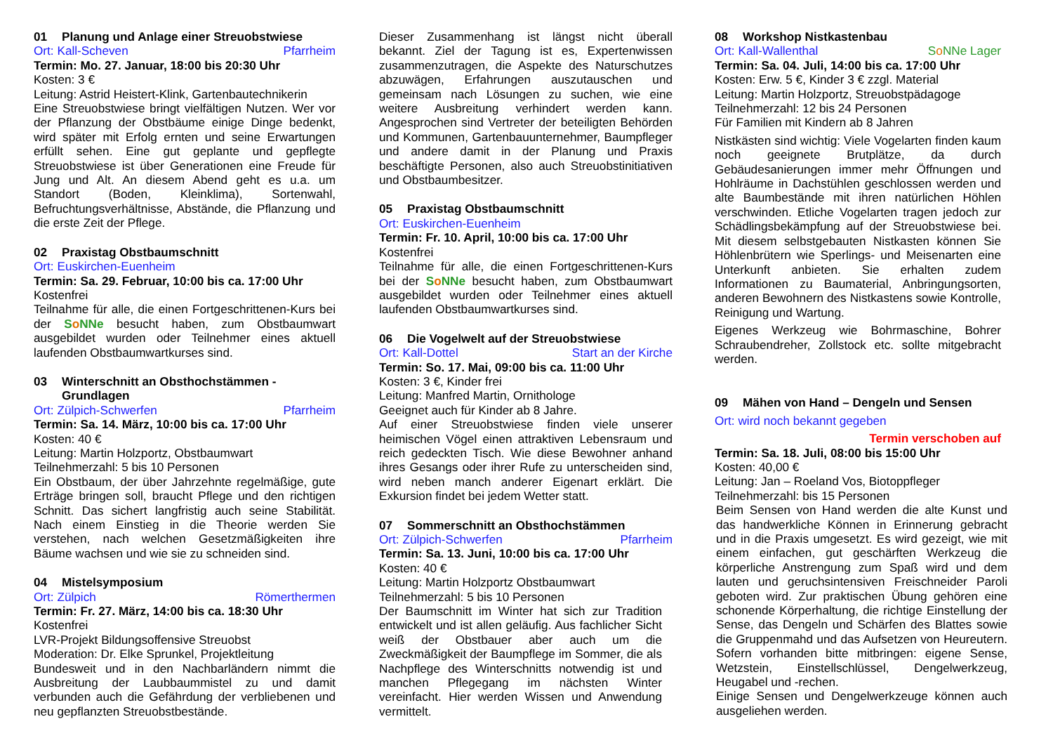01 Planung und Anlage einer Streuobstwiese
Ort: Kall-Scheven Pfarrheim
Termin: Mo. 27. Januar, 18:00 bis 20:30 Uhr
Kosten: 3 €
Leitung: Astrid Heistert-Klink, Gartenbautechnikerin
Eine Streuobstwiese bringt vielfältigen Nutzen. Wer vor der Pflanzung der Obstbäume einige Dinge bedenkt, wird später mit Erfolg ernten und seine Erwartungen erfüllt sehen. Eine gut geplante und gepflegte Streuobstwiese ist über Generationen eine Freude für Jung und Alt. An diesem Abend geht es u.a. um Standort (Boden, Kleinklima), Sortenwahl, Befruchtungsverhältnisse, Abstände, die Pflanzung und die erste Zeit der Pflege.
02 Praxistag Obstbaumschnitt
Ort: Euskirchen-Euenheim
Termin: Sa. 29. Februar, 10:00 bis ca. 17:00 Uhr
Kostenfrei
Teilnahme für alle, die einen Fortgeschrittenen-Kurs bei der So NNe besucht haben, zum Obstbaumwart ausgebildet wurden oder Teilnehmer eines aktuell laufenden Obstbaumwartkurses sind.
03 Winterschnitt an Obsthochstämmen - Grundlagen
Ort: Zülpich-Schwerfen Pfarrheim
Termin: Sa. 14. März, 10:00 bis ca. 17:00 Uhr
Kosten: 40 €
Leitung: Martin Holzportz, Obstbaumwart
Teilnehmerzahl: 5 bis 10 Personen
Ein Obstbaum, der über Jahrzehnte regelmäßige, gute Erträge bringen soll, braucht Pflege und den richtigen Schnitt. Das sichert langfristig auch seine Stabilität. Nach einem Einstieg in die Theorie werden Sie verstehen, nach welchen Gesetzmäßigkeiten ihre Bäume wachsen und wie sie zu schneiden sind.
04 Mistelsymposium
Ort: Zülpich Römerthermen
Termin: Fr. 27. März, 14:00 bis ca. 18:30 Uhr
Kostenfrei
LVR-Projekt Bildungsoffensive Streuobst
Moderation: Dr. Elke Sprunkel, Projektleitung
Bundesweit und in den Nachbarländern nimmt die Ausbreitung der Laubbaummistel zu und damit verbunden auch die Gefährdung der verbliebenen und neu gepflanzten Streuobstbestände.
Dieser Zusammenhang ist längst nicht überall bekannt. Ziel der Tagung ist es, Expertenwissen zusammenzutragen, die Aspekte des Naturschutzes abzuwägen, Erfahrungen auszutauschen und gemeinsam nach Lösungen zu suchen, wie eine weitere Ausbreitung verhindert werden kann. Angesprochen sind Vertreter der beteiligten Behörden und Kommunen, Gartenbauunternehmer, Baumpfleger und andere damit in der Planung und Praxis beschäftigte Personen, also auch Streuobstinitiativen und Obstbaumbesitzer.
05 Praxistag Obstbaumschnitt
Ort: Euskirchen-Euenheim
Termin: Fr. 10. April, 10:00 bis ca. 17:00 Uhr
Kostenfrei
Teilnahme für alle, die einen Fortgeschrittenen-Kurs bei der So NNe besucht haben, zum Obstbaumwart ausgebildet wurden oder Teilnehmer eines aktuell laufenden Obstbaumwartkurses sind.
06 Die Vogelwelt auf der Streuobstwiese
Ort: Kall-Dottel Start an der Kirche
Termin: So. 17. Mai, 09:00 bis ca. 11:00 Uhr
Kosten: 3 €, Kinder frei
Leitung: Manfred Martin, Ornithologe
Geeignet auch für Kinder ab 8 Jahre.
Auf einer Streuobstwiese finden viele unserer heimischen Vögel einen attraktiven Lebensraum und reich gedeckten Tisch. Wie diese Bewohner anhand ihres Gesangs oder ihrer Rufe zu unterscheiden sind, wird neben manch anderer Eigenart erklärt. Die Exkursion findet bei jedem Wetter statt.
07 Sommerschnitt an Obsthochstämmen
Ort: Zülpich-Schwerfen Pfarrheim
Termin: Sa. 13. Juni, 10:00 bis ca. 17:00 Uhr
Kosten: 40 €
Leitung: Martin Holzportz Obstbaumwart
Teilnehmerzahl: 5 bis 10 Personen
Der Baumschnitt im Winter hat sich zur Tradition entwickelt und ist allen geläufig. Aus fachlicher Sicht weiß der Obstbauer aber auch um die Zweckmäßigkeit der Baumpflege im Sommer, die als Nachpflege des Winterschnitts notwendig ist und manchen Pflegegang im nächsten Winter vereinfacht. Hier werden Wissen und Anwendung vermittelt.
08 Workshop Nistkastenbau
Ort: Kall-Wallenthal So NNe Lager
Termin: Sa. 04. Juli, 14:00 bis ca. 17:00 Uhr
Kosten: Erw. 5 €, Kinder 3 € zzgl. Material
Leitung: Martin Holzportz, Streuobstpädagoge
Teilnehmerzahl: 12 bis 24 Personen
Für Familien mit Kindern ab 8 Jahren
Nistkästen sind wichtig: Viele Vogelarten finden kaum noch geeignete Brutplätze, da durch Gebäudesanierungen immer mehr Öffnungen und Hohlräume in Dachstühlen geschlossen werden und alte Baumbestände mit ihren natürlichen Höhlen verschwinden. Etliche Vogelarten tragen jedoch zur Schädlingsbekämpfung auf der Streuobstwiese bei. Mit diesem selbstgebauten Nistkasten können Sie Höhlenbrütern wie Sperlings- und Meisenarten eine Unterkunft anbieten. Sie erhalten zudem Informationen zu Baumaterial, Anbringungsorten, anderen Bewohnern des Nistkastens sowie Kontrolle, Reinigung und Wartung.
Eigenes Werkzeug wie Bohrmaschine, Bohrer Schraubendreher, Zollstock etc. sollte mitgebracht werden.
09 Mähen von Hand – Dengeln und Sensen
Ort: wird noch bekannt gegeben
Termin verschoben auf
Termin: Sa. 18. Juli, 08:00 bis 15:00 Uhr
Kosten: 40,00 €
Leitung: Jan – Roeland Vos, Biotoppfleger
Teilnehmerzahl: bis 15 Personen
Beim Sensen von Hand werden die alte Kunst und das handwerkliche Können in Erinnerung gebracht und in die Praxis umgesetzt. Es wird gezeigt, wie mit einem einfachen, gut geschärften Werkzeug die körperliche Anstrengung zum Spaß wird und dem lauten und geruchsintensiven Freischneider Paroli geboten wird. Zur praktischen Übung gehören eine schonende Körperhaltung, die richtige Einstellung der Sense, das Dengeln und Schärfen des Blattes sowie die Gruppenmahd und das Aufsetzen von Heureutern. Sofern vorhanden bitte mitbringen: eigene Sense, Wetzstein, Einstellschlüssel, Dengelwerkzeug, Heugabel und -rechen.
Einige Sensen und Dengelwerkzeuge können auch ausgeliehen werden.